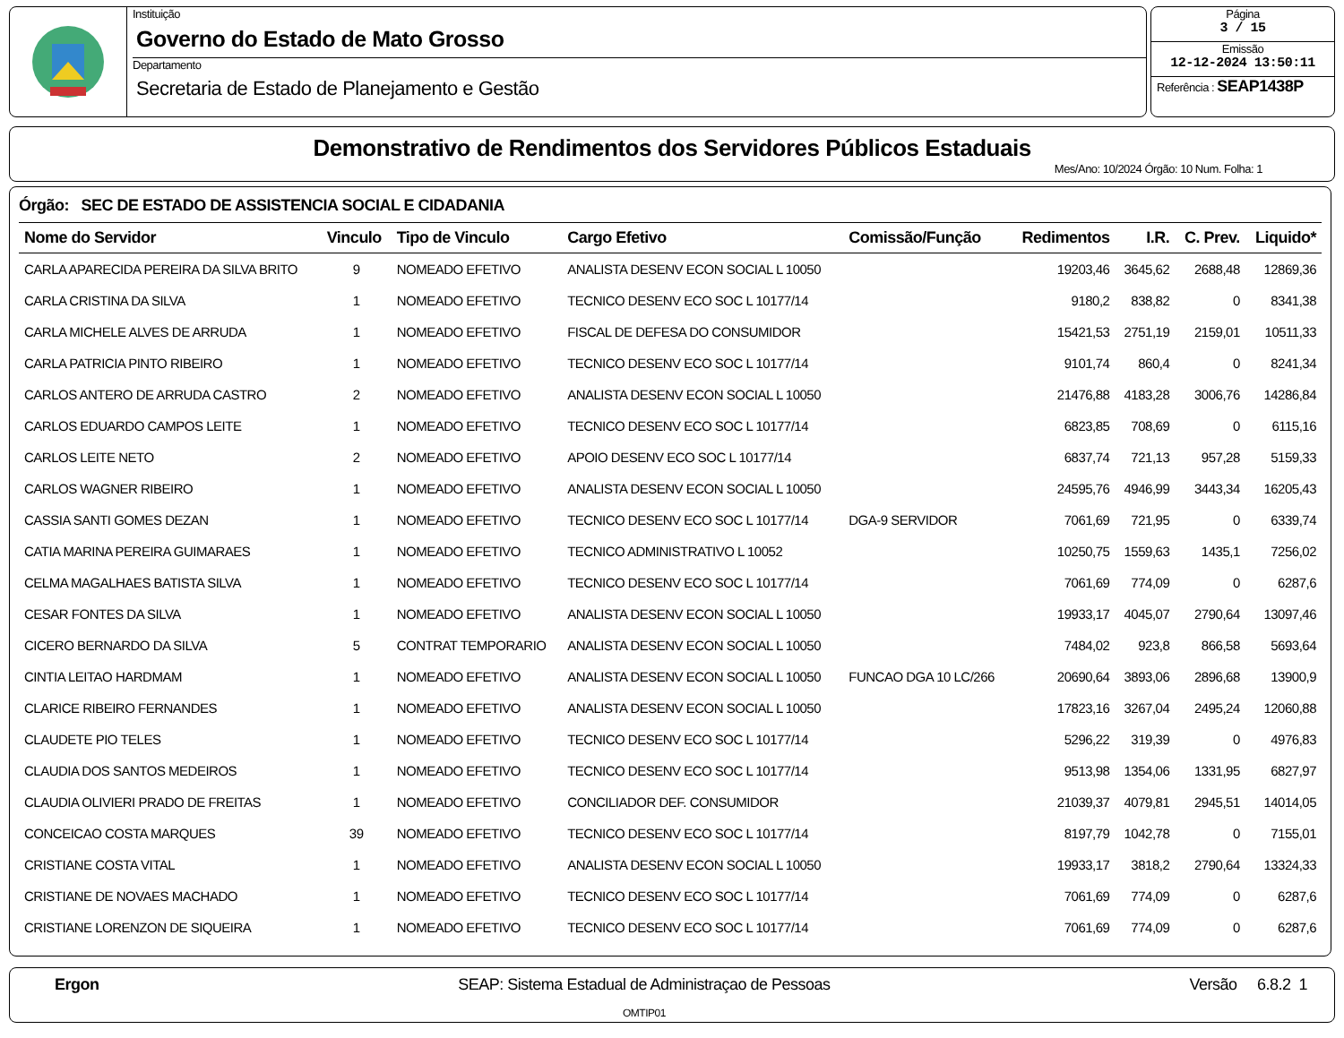Instituição
Governo do Estado de Mato Grosso
Departamento
Secretaria de Estado de Planejamento e Gestão
Página
3 / 15
Emissão
12-12-2024 13:50:11
Referência : SEAP1438P
Demonstrativo de Rendimentos dos Servidores Públicos Estaduais
Mes/Ano: 10/2024 Órgão: 10 Num. Folha: 1
Órgão: SEC DE ESTADO DE ASSISTENCIA SOCIAL E CIDADANIA
| Nome do Servidor | Vinculo | Tipo de Vinculo | Cargo Efetivo | Comissão/Função | Redimentos | I.R. | C. Prev. | Liquido* |
| --- | --- | --- | --- | --- | --- | --- | --- | --- |
| CARLA APARECIDA PEREIRA DA SILVA BRITO | 9 | NOMEADO EFETIVO | ANALISTA DESENV ECON SOCIAL L 10050 | | 19203,46 | 3645,62 | 2688,48 | 12869,36 |
| CARLA CRISTINA DA SILVA | 1 | NOMEADO EFETIVO | TECNICO DESENV ECO SOC L 10177/14 | | 9180,2 | 838,82 | 0 | 8341,38 |
| CARLA MICHELE ALVES DE ARRUDA | 1 | NOMEADO EFETIVO | FISCAL DE DEFESA DO CONSUMIDOR | | 15421,53 | 2751,19 | 2159,01 | 10511,33 |
| CARLA PATRICIA PINTO RIBEIRO | 1 | NOMEADO EFETIVO | TECNICO DESENV ECO SOC L 10177/14 | | 9101,74 | 860,4 | 0 | 8241,34 |
| CARLOS ANTERO DE ARRUDA CASTRO | 2 | NOMEADO EFETIVO | ANALISTA DESENV ECON SOCIAL L 10050 | | 21476,88 | 4183,28 | 3006,76 | 14286,84 |
| CARLOS EDUARDO CAMPOS LEITE | 1 | NOMEADO EFETIVO | TECNICO DESENV ECO SOC L 10177/14 | | 6823,85 | 708,69 | 0 | 6115,16 |
| CARLOS LEITE NETO | 2 | NOMEADO EFETIVO | APOIO DESENV ECO SOC L 10177/14 | | 6837,74 | 721,13 | 957,28 | 5159,33 |
| CARLOS WAGNER RIBEIRO | 1 | NOMEADO EFETIVO | ANALISTA DESENV ECON SOCIAL L 10050 | | 24595,76 | 4946,99 | 3443,34 | 16205,43 |
| CASSIA SANTI GOMES DEZAN | 1 | NOMEADO EFETIVO | TECNICO DESENV ECO SOC L 10177/14 | DGA-9 SERVIDOR | 7061,69 | 721,95 | 0 | 6339,74 |
| CATIA MARINA PEREIRA GUIMARAES | 1 | NOMEADO EFETIVO | TECNICO ADMINISTRATIVO L 10052 | | 10250,75 | 1559,63 | 1435,1 | 7256,02 |
| CELMA MAGALHAES BATISTA SILVA | 1 | NOMEADO EFETIVO | TECNICO DESENV ECO SOC L 10177/14 | | 7061,69 | 774,09 | 0 | 6287,6 |
| CESAR FONTES DA SILVA | 1 | NOMEADO EFETIVO | ANALISTA DESENV ECON SOCIAL L 10050 | | 19933,17 | 4045,07 | 2790,64 | 13097,46 |
| CICERO BERNARDO DA SILVA | 5 | CONTRAT TEMPORARIO | ANALISTA DESENV ECON SOCIAL L 10050 | | 7484,02 | 923,8 | 866,58 | 5693,64 |
| CINTIA LEITAO HARDMAM | 1 | NOMEADO EFETIVO | ANALISTA DESENV ECON SOCIAL L 10050 | FUNCAO DGA 10 LC/266 | 20690,64 | 3893,06 | 2896,68 | 13900,9 |
| CLARICE RIBEIRO FERNANDES | 1 | NOMEADO EFETIVO | ANALISTA DESENV ECON SOCIAL L 10050 | | 17823,16 | 3267,04 | 2495,24 | 12060,88 |
| CLAUDETE PIO TELES | 1 | NOMEADO EFETIVO | TECNICO DESENV ECO SOC L 10177/14 | | 5296,22 | 319,39 | 0 | 4976,83 |
| CLAUDIA DOS SANTOS MEDEIROS | 1 | NOMEADO EFETIVO | TECNICO DESENV ECO SOC L 10177/14 | | 9513,98 | 1354,06 | 1331,95 | 6827,97 |
| CLAUDIA OLIVIERI PRADO DE FREITAS | 1 | NOMEADO EFETIVO | CONCILIADOR DEF. CONSUMIDOR | | 21039,37 | 4079,81 | 2945,51 | 14014,05 |
| CONCEICAO COSTA MARQUES | 39 | NOMEADO EFETIVO | TECNICO DESENV ECO SOC L 10177/14 | | 8197,79 | 1042,78 | 0 | 7155,01 |
| CRISTIANE COSTA VITAL | 1 | NOMEADO EFETIVO | ANALISTA DESENV ECON SOCIAL L 10050 | | 19933,17 | 3818,2 | 2790,64 | 13324,33 |
| CRISTIANE DE NOVAES MACHADO | 1 | NOMEADO EFETIVO | TECNICO DESENV ECO SOC L 10177/14 | | 7061,69 | 774,09 | 0 | 6287,6 |
| CRISTIANE LORENZON DE SIQUEIRA | 1 | NOMEADO EFETIVO | TECNICO DESENV ECO SOC L 10177/14 | | 7061,69 | 774,09 | 0 | 6287,6 |
Ergon SEAP: Sistema Estadual de Administraçao de Pessoas
OMTIP01
Versão 6.8.2 1